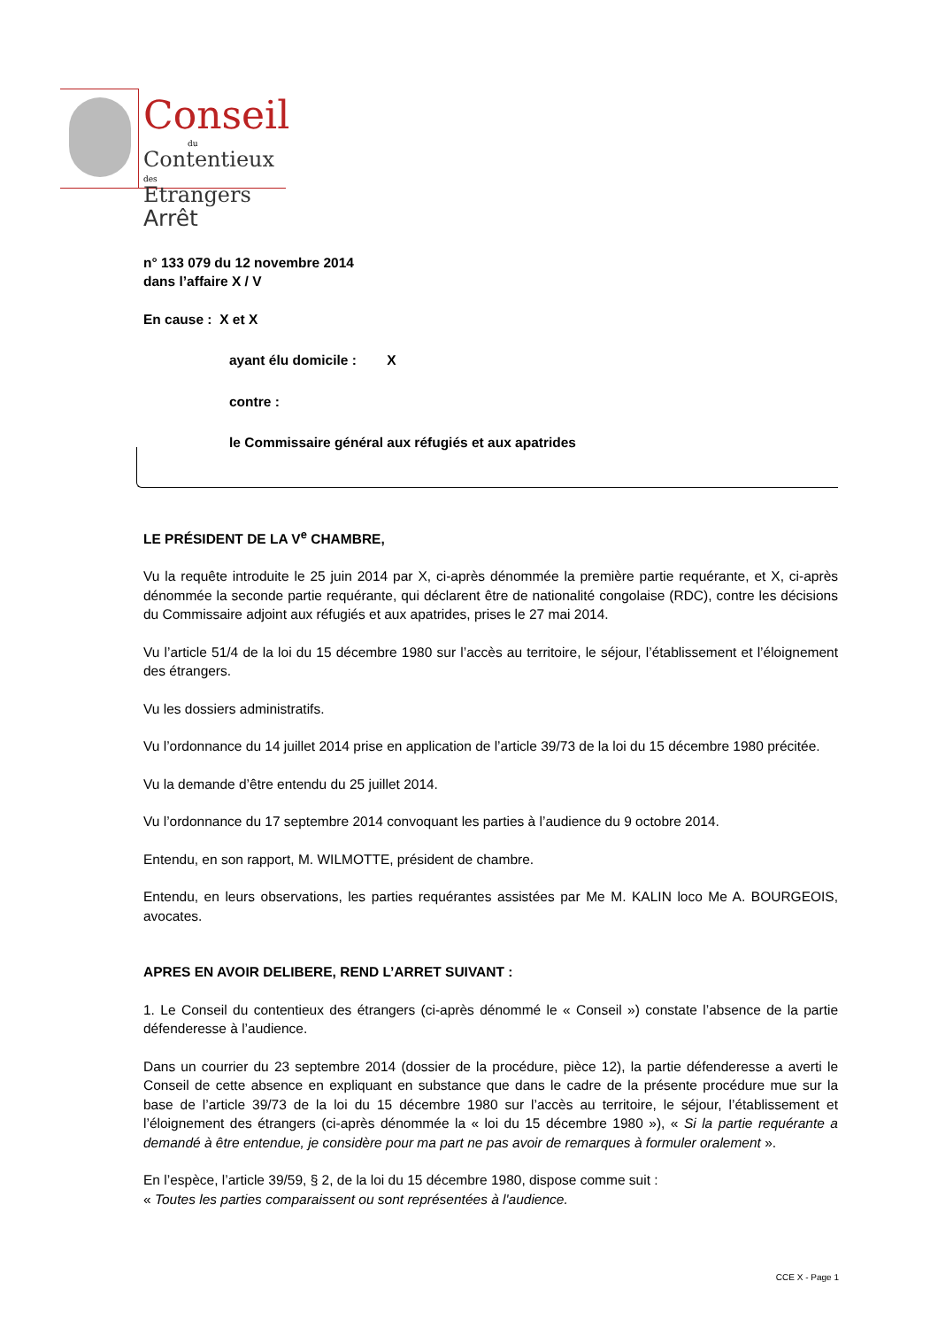Conseil
du
Contentieux des
Etrangers
Arrêt
n° 133 079 du 12 novembre 2014
dans l’affaire X / V
En cause : X et X
ayant élu domicile : X
contre :
le Commissaire général aux réfugiés et aux apatrides
LE PRÉSIDENT DE LA V<sup>e</sup> CHAMBRE,
Vu la requête introduite le 25 juin 2014 par X, ci-après dénommée la première partie requérante, et X, ci-après dénommée la seconde partie requérante, qui déclarent être de nationalité congolaise (RDC), contre les décisions du Commissaire adjoint aux réfugiés et aux apatrides, prises le 27 mai 2014.
Vu l’article 51/4 de la loi du 15 décembre 1980 sur l’accès au territoire, le séjour, l’établissement et l’éloignement des étrangers.
Vu les dossiers administratifs.
Vu l’ordonnance du 14 juillet 2014 prise en application de l’article 39/73 de la loi du 15 décembre 1980 précitée.
Vu la demande d’être entendu du 25 juillet 2014.
Vu l’ordonnance du 17 septembre 2014 convoquant les parties à l’audience du 9 octobre 2014.
Entendu, en son rapport, M. WILMOTTE, président de chambre.
Entendu, en leurs observations, les parties requérantes assistées par Me M. KALIN loco Me A. BOURGEOIS, avocates.
APRES EN AVOIR DELIBERE, REND L’ARRET SUIVANT :
1. Le Conseil du contentieux des étrangers (ci-après dénommé le « Conseil ») constate l’absence de la partie défenderesse à l’audience.
Dans un courrier du 23 septembre 2014 (dossier de la procédure, pièce 12), la partie défenderesse a averti le Conseil de cette absence en expliquant en substance que dans le cadre de la présente procédure mue sur la base de l’article 39/73 de la loi du 15 décembre 1980 sur l’accès au territoire, le séjour, l’établissement et l’éloignement des étrangers (ci-après dénommée la « loi du 15 décembre 1980 »), « Si la partie requérante a demandé à être entendue, je considère pour ma part ne pas avoir de remarques à formuler oralement ».
En l’espèce, l’article 39/59, § 2, de la loi du 15 décembre 1980, dispose comme suit :
« Toutes les parties comparaissent ou sont représentées à l'audience.
CCE X - Page 1